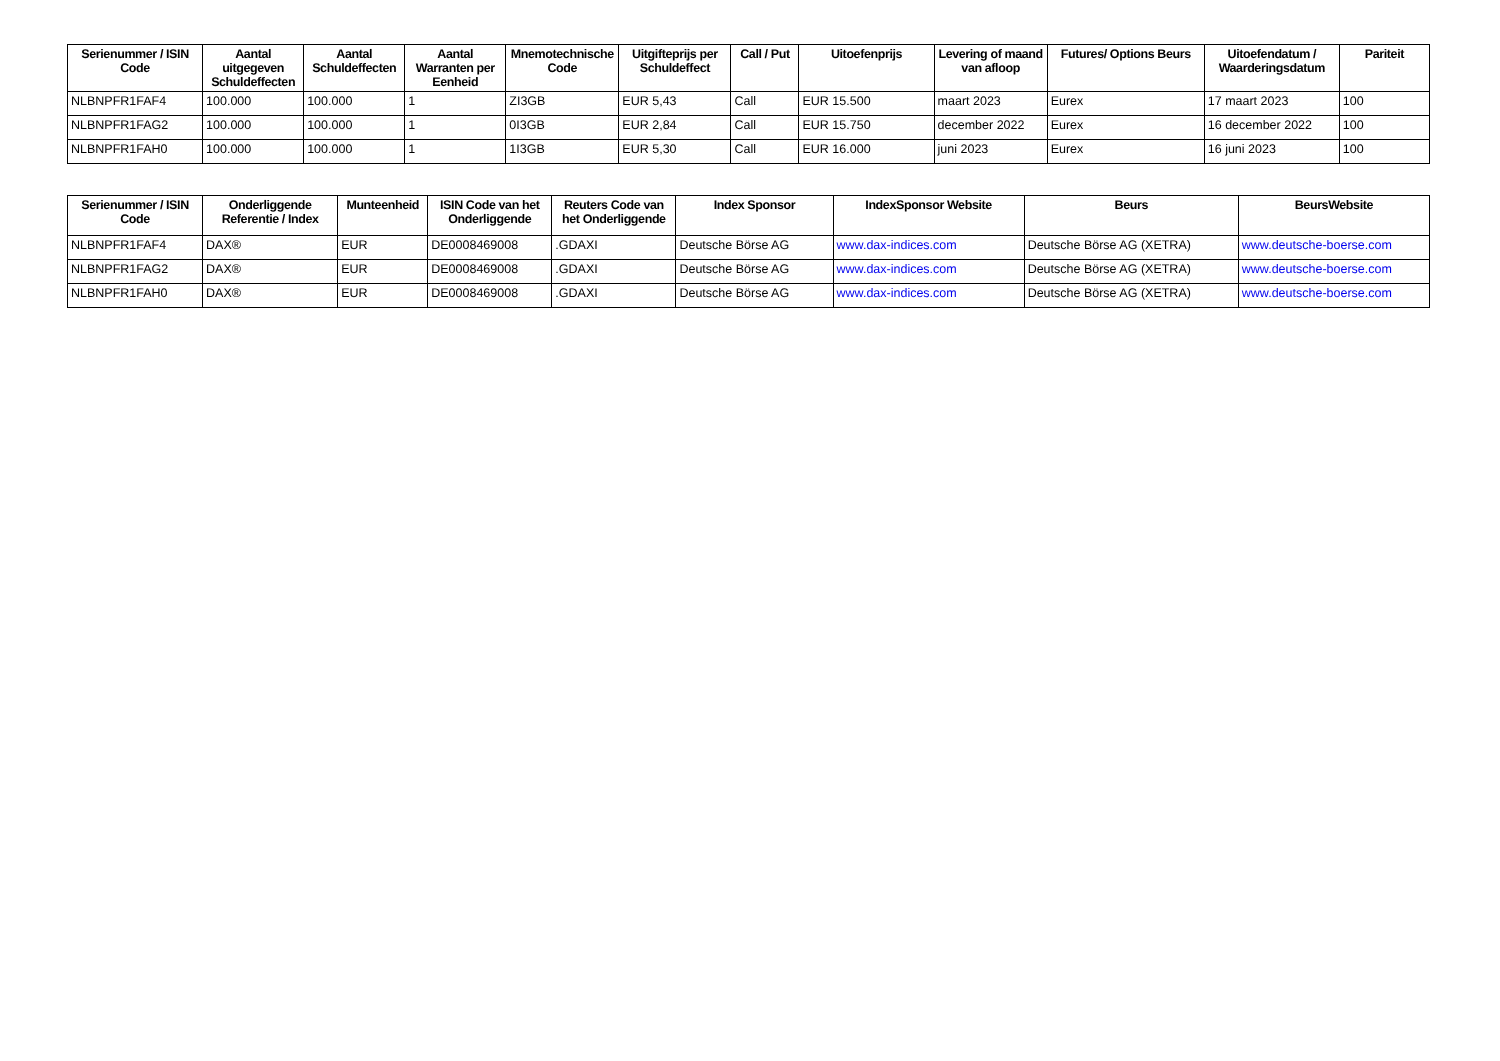| Serienummer / ISIN Code | Aantal uitgegeven Schuldeffecten | Aantal Schuldeffecten | Aantal Warranten per Eenheid | Mnemotechnische Code | Uitgifteprijs per Schuldeffect | Call / Put | Uitoefenprijs | Levering of maand van afloop | Futures/ Options Beurs | Uitoefendatum / Waarderingsdatum | Pariteit |
| --- | --- | --- | --- | --- | --- | --- | --- | --- | --- | --- | --- |
| NLBNPFR1FAF4 | 100.000 | 100.000 | 1 | ZI3GB | EUR 5,43 | Call | EUR 15.500 | maart 2023 | Eurex | 17 maart 2023 | 100 |
| NLBNPFR1FAG2 | 100.000 | 100.000 | 1 | 0I3GB | EUR 2,84 | Call | EUR 15.750 | december 2022 | Eurex | 16 december 2022 | 100 |
| NLBNPFR1FAH0 | 100.000 | 100.000 | 1 | 1I3GB | EUR 5,30 | Call | EUR 16.000 | juni 2023 | Eurex | 16 juni 2023 | 100 |
| Serienummer / ISIN Code | Onderliggende Referentie / Index | Munteenheid | ISIN Code van het Onderliggende | Reuters Code van het Onderliggende | Index Sponsor | IndexSponsor Website | Beurs | BeursWebsite |
| --- | --- | --- | --- | --- | --- | --- | --- | --- |
| NLBNPFR1FAF4 | DAX® | EUR | DE0008469008 | .GDAXI | Deutsche Börse AG | www.dax-indices.com | Deutsche Börse AG (XETRA) | www.deutsche-boerse.com |
| NLBNPFR1FAG2 | DAX® | EUR | DE0008469008 | .GDAXI | Deutsche Börse AG | www.dax-indices.com | Deutsche Börse AG (XETRA) | www.deutsche-boerse.com |
| NLBNPFR1FAH0 | DAX® | EUR | DE0008469008 | .GDAXI | Deutsche Börse AG | www.dax-indices.com | Deutsche Börse AG (XETRA) | www.deutsche-boerse.com |